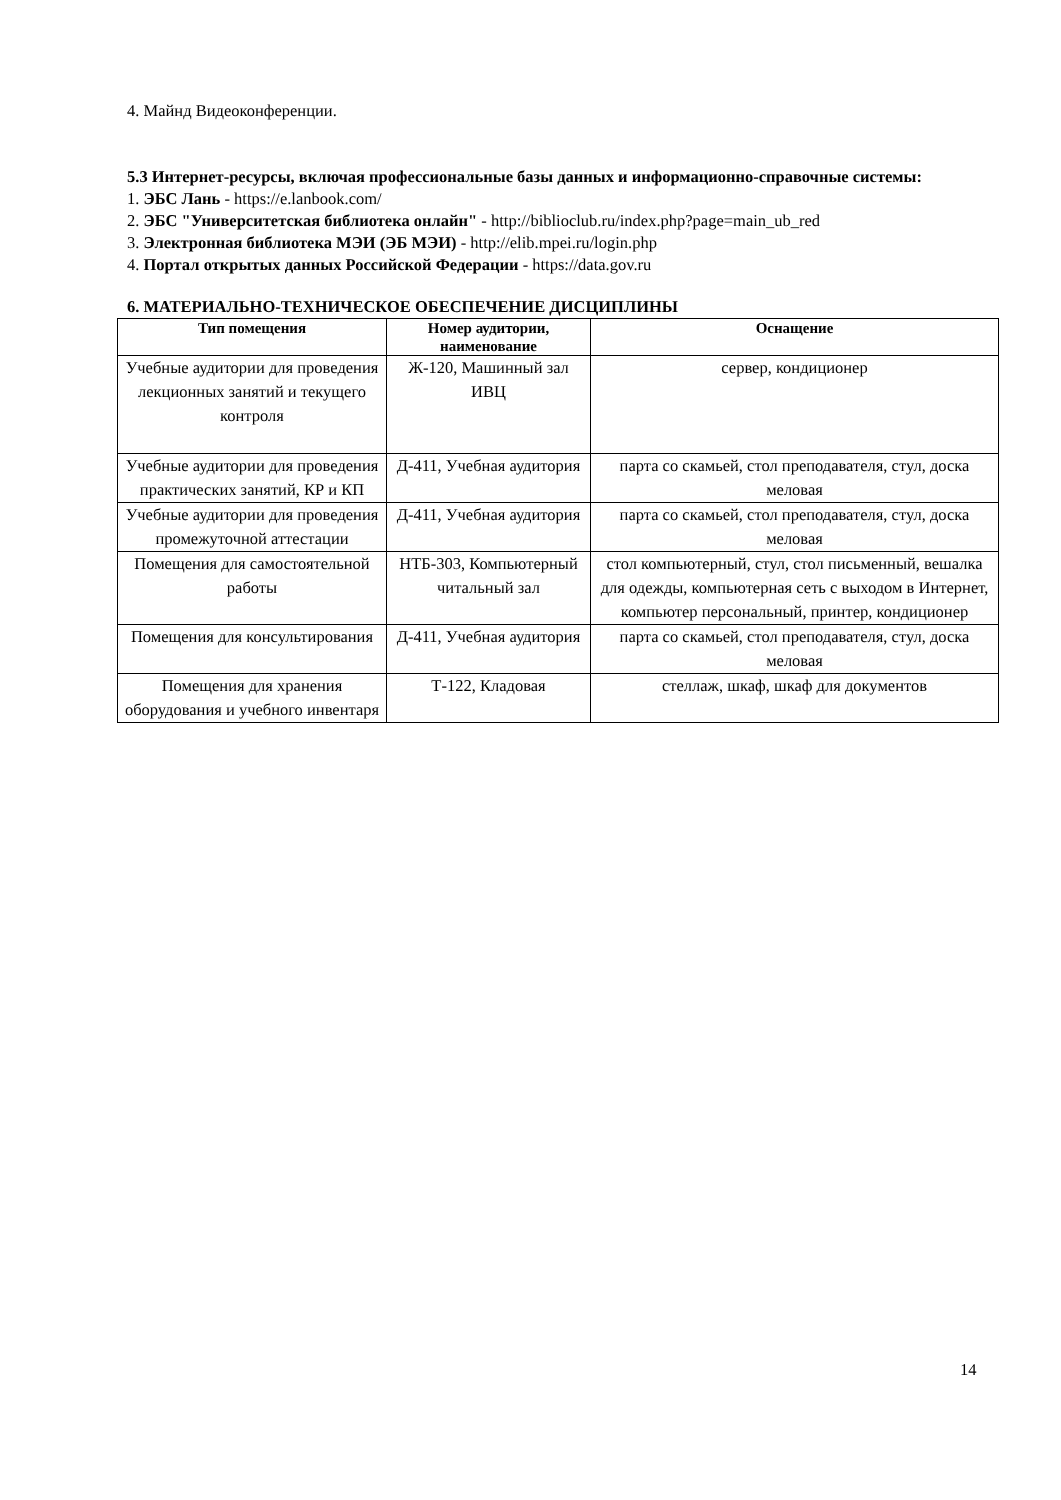4. Майнд Видеоконференции.
5.3 Интернет-ресурсы, включая профессиональные базы данных и информационно-справочные системы:
1. ЭБС Лань - https://e.lanbook.com/
2. ЭБС "Университетская библиотека онлайн" - http://biblioclub.ru/index.php?page=main_ub_red
3. Электронная библиотека МЭИ (ЭБ МЭИ) - http://elib.mpei.ru/login.php
4. Портал открытых данных Российской Федерации - https://data.gov.ru
6. МАТЕРИАЛЬНО-ТЕХНИЧЕСКОЕ ОБЕСПЕЧЕНИЕ ДИСЦИПЛИНЫ
| Тип помещения | Номер аудитории, наименование | Оснащение |
| --- | --- | --- |
| Учебные аудитории для проведения лекционных занятий и текущего контроля | Ж-120, Машинный зал ИВЦ | сервер, кондиционер |
| Учебные аудитории для проведения практических занятий, КР и КП | Д-411, Учебная аудитория | парта со скамьей, стол преподавателя, стул, доска меловая |
| Учебные аудитории для проведения промежуточной аттестации | Д-411, Учебная аудитория | парта со скамьей, стол преподавателя, стул, доска меловая |
| Помещения для самостоятельной работы | НТБ-303, Компьютерный читальный зал | стол компьютерный, стул, стол письменный, вешалка для одежды, компьютерная сеть с выходом в Интернет, компьютер персональный, принтер, кондиционер |
| Помещения для консультирования | Д-411, Учебная аудитория | парта со скамьей, стол преподавателя, стул, доска меловая |
| Помещения для хранения оборудования и учебного инвентаря | Т-122, Кладовая | стеллаж, шкаф, шкаф для документов |
14